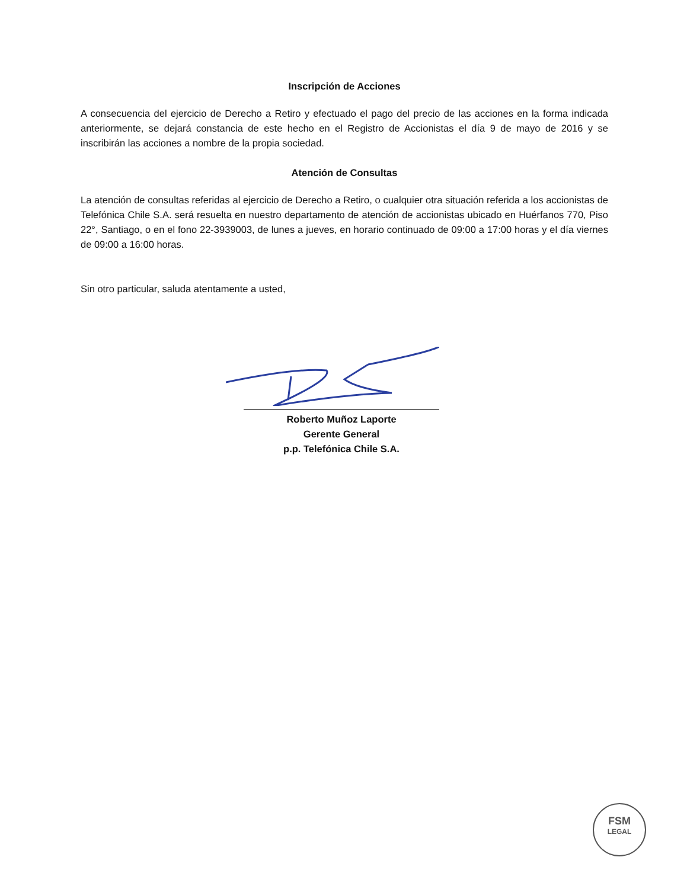Inscripción de Acciones
A consecuencia del ejercicio de Derecho a Retiro y efectuado el pago del precio de las acciones en la forma indicada anteriormente, se dejará constancia de este hecho en el Registro de Accionistas el día 9 de mayo de 2016 y se inscribirán las acciones a nombre de la propia sociedad.
Atención de Consultas
La atención de consultas referidas al ejercicio de Derecho a Retiro, o cualquier otra situación referida a los accionistas de Telefónica Chile S.A. será resuelta en nuestro departamento de atención de accionistas ubicado en Huérfanos 770, Piso 22°, Santiago, o en el fono 22-3939003, de lunes a jueves, en horario continuado de 09:00 a 17:00 horas y el día viernes de 09:00 a 16:00 horas.
Sin otro particular, saluda atentamente a usted,
Roberto Muñoz Laporte
Gerente General
p.p. Telefónica Chile S.A.
FSM
LEGAL